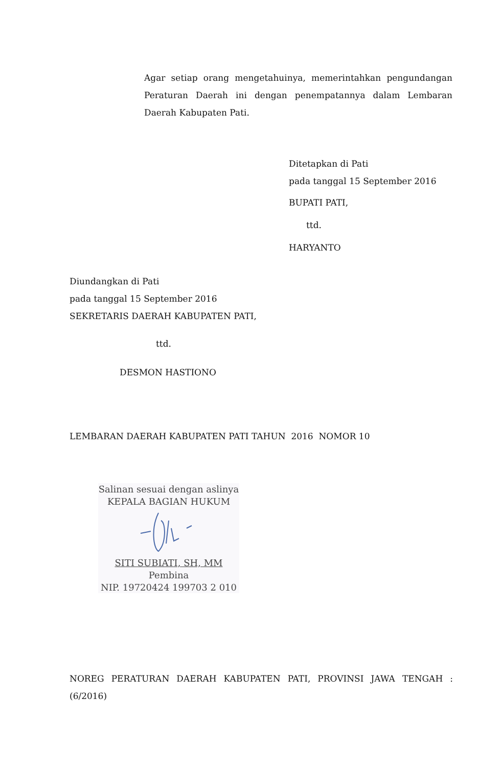Agar setiap orang mengetahuinya, memerintahkan pengundangan Peraturan Daerah ini dengan penempatannya dalam Lembaran Daerah Kabupaten Pati.
Ditetapkan di Pati
pada tanggal 15 September 2016
BUPATI PATI,
ttd.
HARYANTO
Diundangkan di Pati
pada tanggal 15 September 2016
SEKRETARIS DAERAH KABUPATEN PATI,
ttd.
DESMON HASTIONO
LEMBARAN DAERAH KABUPATEN PATI TAHUN 2016 NOMOR 10
Salinan sesuai dengan aslinya
KEPALA BAGIAN HUKUM
SITI SUBIATI, SH, MM
Pembina
NIP. 19720424 199703 2 010
NOREG PERATURAN DAERAH KABUPATEN PATI, PROVINSI JAWA TENGAH : (6/2016)